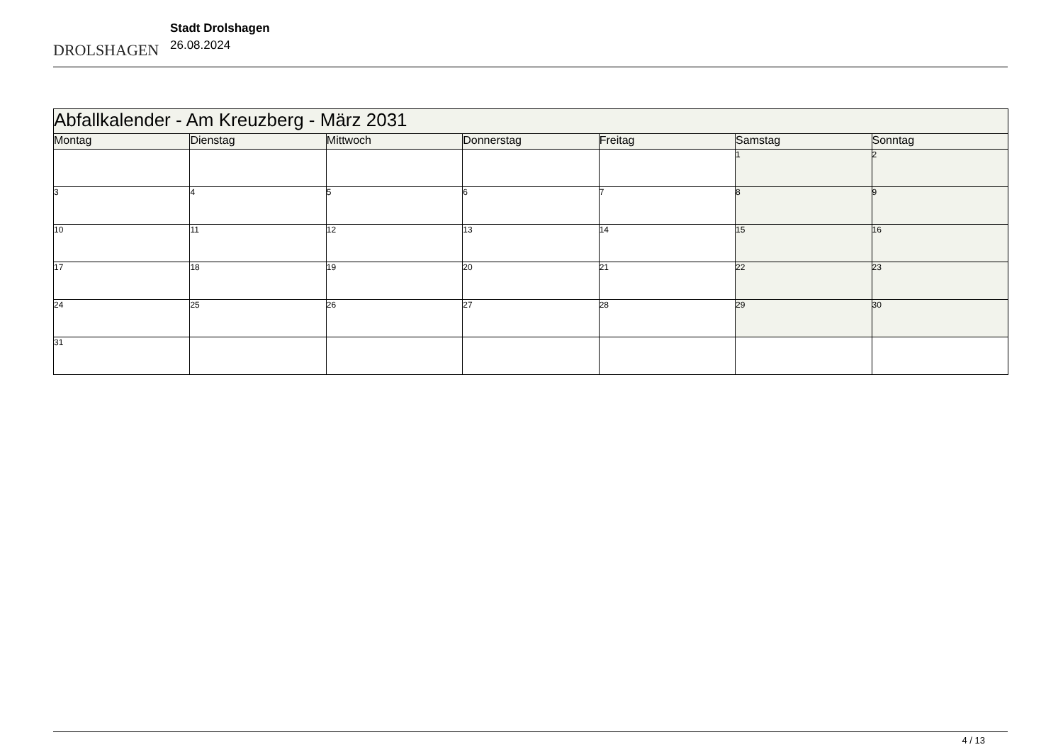DROLSHAGEN
Stadt Drolshagen
26.08.2024
| Abfallkalender - Am Kreuzberg - März 2031 | | | | | | |
| --- | --- | --- | --- | --- | --- | --- |
| Montag | Dienstag | Mittwoch | Donnerstag | Freitag | Samstag | Sonntag |
| | | | | | 1 | 2 |
| 3 | 4 | 5 | 6 | 7 | 8 | 9 |
| 10 | 11 | 12 | 13 | 14 | 15 | 16 |
| 17 | 18 | 19 | 20 | 21 | 22 | 23 |
| 24 | 25 | 26 | 27 | 28 | 29 | 30 |
| 31 | | | | | | |
4 / 13